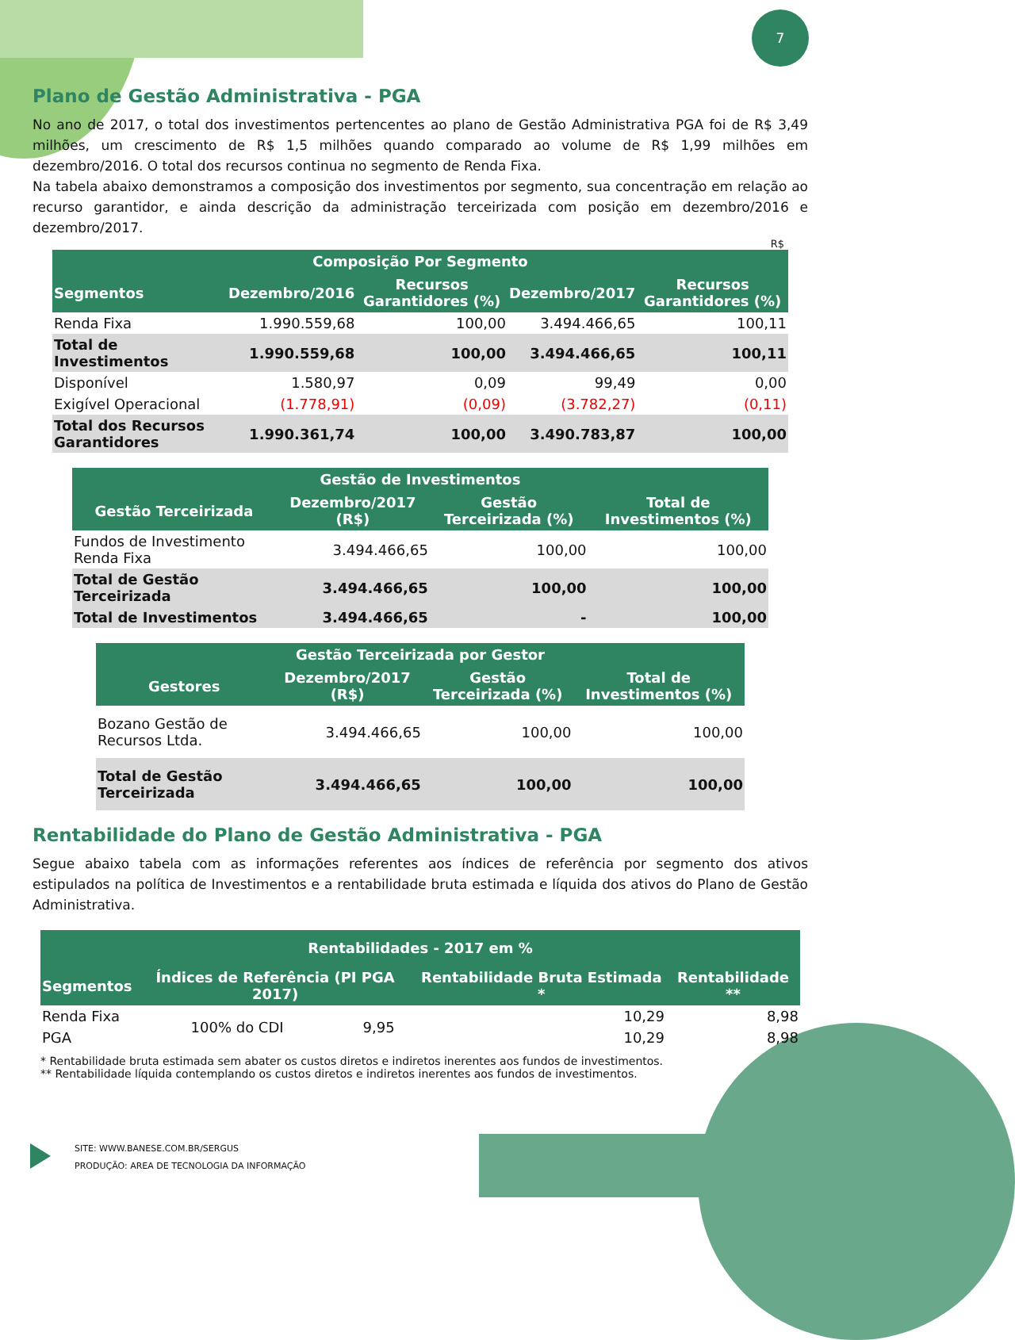7
Plano de Gestão Administrativa - PGA
No ano de 2017, o total dos investimentos pertencentes ao plano de Gestão Administrativa PGA foi de R$ 3,49 milhões, um crescimento de R$ 1,5 milhões quando comparado ao volume de R$ 1,99 milhões em dezembro/2016. O total dos recursos continua no segmento de Renda Fixa.
Na tabela abaixo demonstramos a composição dos investimentos por segmento, sua concentração em relação ao recurso garantidor, e ainda descrição da administração terceirizada com posição em dezembro/2016 e dezembro/2017.
R$
| Composição Por Segmento | | | | |
| --- | --- | --- | --- | --- |
| Segmentos | Dezembro/2016 | Recursos Garantidores (%) | Dezembro/2017 | Recursos Garantidores (%) |
| Renda Fixa | 1.990.559,68 | 100,00 | 3.494.466,65 | 100,11 |
| Total de Investimentos | 1.990.559,68 | 100,00 | 3.494.466,65 | 100,11 |
| Disponível | 1.580,97 | 0,09 | 99,49 | 0,00 |
| Exigível Operacional | (1.778,91) | (0,09) | (3.782,27) | (0,11) |
| Total dos Recursos Garantidores | 1.990.361,74 | 100,00 | 3.490.783,87 | 100,00 |
| Gestão de Investimentos | | | |
| --- | --- | --- | --- |
| Gestão Terceirizada | Dezembro/2017 (R$) | Gestão Terceirizada (%) | Total de Investimentos (%) |
| Fundos de Investimento Renda Fixa | 3.494.466,65 | 100,00 | 100,00 |
| Total de Gestão Terceirizada | 3.494.466,65 | 100,00 | 100,00 |
| Total de Investimentos | 3.494.466,65 | - | 100,00 |
| Gestão Terceirizada por Gestor | | | |
| --- | --- | --- | --- |
| Gestores | Dezembro/2017 (R$) | Gestão Terceirizada (%) | Total de Investimentos (%) |
| Bozano Gestão de Recursos Ltda. | 3.494.466,65 | 100,00 | 100,00 |
| Total de Gestão Terceirizada | 3.494.466,65 | 100,00 | 100,00 |
Rentabilidade do Plano de Gestão Administrativa - PGA
Segue abaixo tabela com as informações referentes aos índices de referência por segmento dos ativos estipulados na política de Investimentos e a rentabilidade bruta estimada e líquida dos ativos do Plano de Gestão Administrativa.
| Rentabilidades - 2017 em % | | | | |
| --- | --- | --- | --- | --- |
| Segmentos | Índices de Referência (PI PGA 2017) | | Rentabilidade Bruta Estimada * | Rentabilidade ** |
| Renda Fixa | 100% do CDI | 9,95 | 10,29 | 8,98 |
| PGA | | | 10,29 | 8,98 |
* Rentabilidade bruta estimada sem abater os custos diretos e indiretos inerentes aos fundos de investimentos.
** Rentabilidade líquida contemplando os custos diretos e indiretos inerentes aos fundos de investimentos.
SITE: WWW.BANESE.COM.BR/SERGUS
PRODUÇÃO: AREA DE TECNOLOGIA DA INFORMAÇÃO